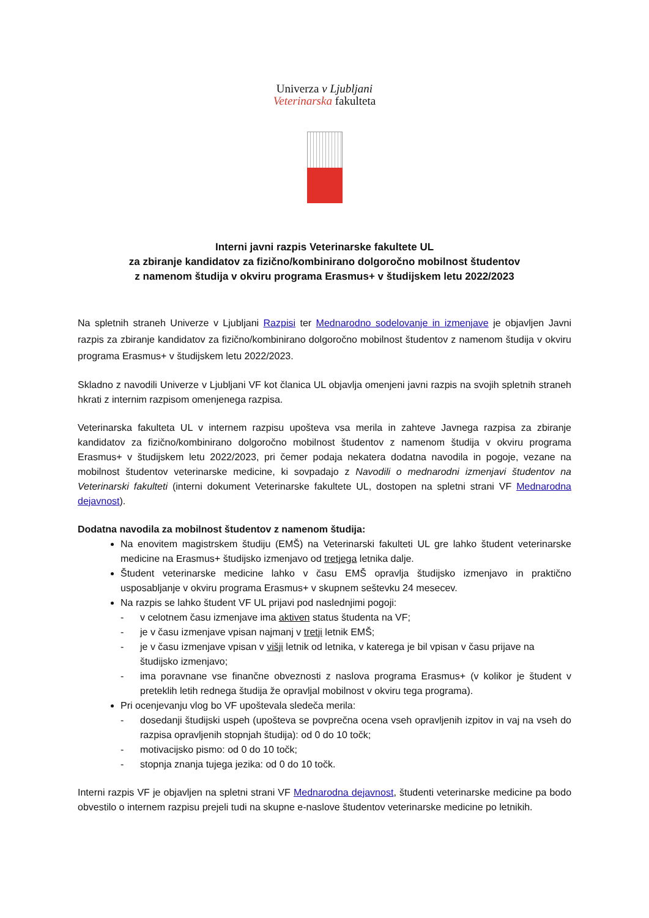Univerza v Ljubljani
Veterinarska fakulteta
Interni javni razpis Veterinarske fakultete UL
za zbiranje kandidatov za fizično/kombinirano dolgoročno mobilnost študentov
z namenom študija v okviru programa Erasmus+ v študijskem letu 2022/2023
Na spletnih straneh Univerze v Ljubljani Razpisi ter Mednarodno sodelovanje in izmenjave je objavljen Javni razpis za zbiranje kandidatov za fizično/kombinirano dolgoročno mobilnost študentov z namenom študija v okviru programa Erasmus+ v študijskem letu 2022/2023.
Skladno z navodili Univerze v Ljubljani VF kot članica UL objavlja omenjeni javni razpis na svojih spletnih straneh hkrati z internim razpisom omenjenega razpisa.
Veterinarska fakulteta UL v internem razpisu upošteva vsa merila in zahteve Javnega razpisa za zbiranje kandidatov za fizično/kombinirano dolgoročno mobilnost študentov z namenom študija v okviru programa Erasmus+ v študijskem letu 2022/2023, pri čemer podaja nekatera dodatna navodila in pogoje, vezane na mobilnost študentov veterinarske medicine, ki sovpadajo z Navodili o mednarodni izmenjavi študentov na Veterinarski fakulteti (interni dokument Veterinarske fakultete UL, dostopen na spletni strani VF Mednarodna dejavnost).
Dodatna navodila za mobilnost študentov z namenom študija:
Na enovitem magistrskem študiju (EMŠ) na Veterinarski fakulteti UL gre lahko študent veterinarske medicine na Erasmus+ študijsko izmenjavo od tretjega letnika dalje.
Študent veterinarske medicine lahko v času EMŠ opravlja študijsko izmenjavo in praktično usposabljanje v okviru programa Erasmus+ v skupnem seštevku 24 mesecev.
Na razpis se lahko študent VF UL prijavi pod naslednjimi pogoji:
- v celotnem času izmenjave ima aktiven status študenta na VF;
- je v času izmenjave vpisan najmanj v tretji letnik EMŠ;
- je v času izmenjave vpisan v višji letnik od letnika, v katerega je bil vpisan v času prijave na študijsko izmenjavo;
- ima poravnane vse finančne obveznosti z naslova programa Erasmus+ (v kolikor je študent v preteklih letih rednega študija že opravljal mobilnost v okviru tega programa).
Pri ocenjevanju vlog bo VF upoštevala sledeča merila:
- dosedanji študijski uspeh (upošteva se povprečna ocena vseh opravljenih izpitov in vaj na vseh do razpisa opravljenih stopnjah študija): od 0 do 10 točk;
- motivacijsko pismo: od 0 do 10 točk;
- stopnja znanja tujega jezika: od 0 do 10 točk.
Interni razpis VF je objavljen na spletni strani VF Mednarodna dejavnost, študenti veterinarske medicine pa bodo obvestilo o internem razpisu prejeli tudi na skupne e-naslove študentov veterinarske medicine po letnikih.